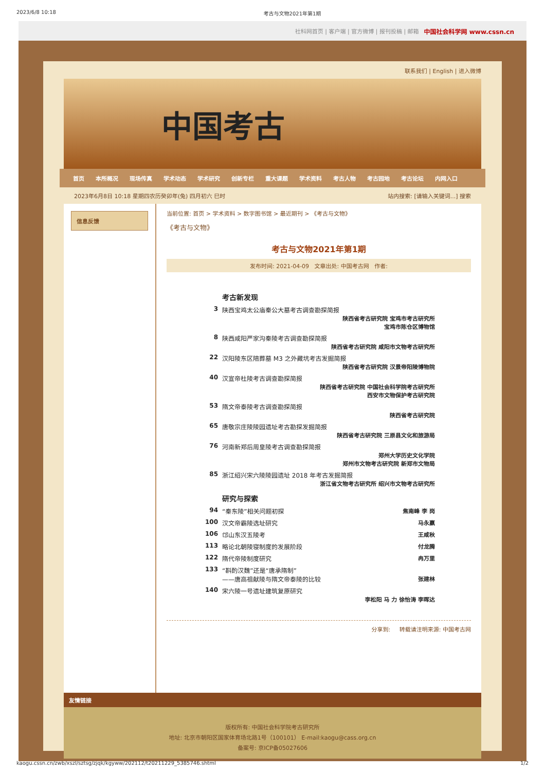2023/6/8 10:18 考古与文物2021年第1期
社科网首页 | 客户端 | 官方微博 | 报刊投稿 | 邮箱 中国社会科学网 www.cssn.cn
联系我们 | English | 进入微博
中国考古
首页 本所概况 现场传真 学术动态 学术研究 创新专栏 重大课题 学术资料 考古人物 考古园地 考古论坛 内网入口
2023年6月8日 10:18 星期四农历癸卯年(兔) 四月初六 巳时 站内搜索: [请输入关键词...] 搜索
信息反馈
当前位置: 首页 > 学术资料 > 数字图书馆 > 最近期刊 > 《考古与文物》
《考古与文物》
考古与文物2021年第1期
发布时间: 2021-04-09 文章出处: 中国考古网 作者:
| | 考古新发现 |
| 3 | 陕西宝鸡太公庙秦公大墓考古调查勘探简报 陕西省考古研究院 宝鸡市考古研究所 宝鸡市陈仓区博物馆 |
| 8 | 陕西咸阳严家沟秦陵考古调查勘探简报 陕西省考古研究院 咸阳市文物考古研究所 |
| 22 | 汉阳陵东区陪葬墓 M3 之外藏坑考古发掘简报 陕西省考古研究院 汉景帝阳陵博物院 |
| 40 | 汉宣帝杜陵考古调查勘探简报 陕西省考古研究院 中国社会科学院考古研究所 西安市文物保护考古研究院 |
| 53 | 隋文帝泰陵考古调查勘探简报 陕西省考古研究院 |
| 65 | 唐敬宗庄陵陵园遗址考古勘探发掘简报 陕西省考古研究院 三原县文化和旅游局 |
| 76 | 河南新郑后周皇陵考古调查勘探简报 郑州大学历史文化学院 郑州市文物考古研究院 新郑市文物局 |
| 85 | 浙江绍兴宋六陵陵园遗址 2018 年考古发掘简报 浙江省文物考古研究所 绍兴市文物考古研究所 |
| | 研究与探索 |
| 94 | “秦东陵”相关问题初探 焦南峰 李 岗 |
| 100 | 汉文帝霸陵选址研究 马永嬴 |
| 106 | 邙山东汉五陵考 王咸秋 |
| 113 | 略论北朝陵寝制度的发展阶段 付龙腾 |
| 122 | 隋代帝陵制度研究 冉万里 |
| 133 | “斟酌汉魏”还是“唐承隋制” ——唐高祖献陵与隋文帝泰陵的比较 张建林 |
| 140 | 宋六陵一号遗址建筑复原研究 李松阳 马 力 徐怡涛 李晖达 |
分享到: 转载请注明来源: 中国考古网
友情链接
版权所有: 中国社会科学院考古研究所
地址: 北京市朝阳区国家体育场北路1号（100101） E-mail:kaogu@cass.org.cn
备案号: 京ICP备05027606
kaogu.cssn.cn/zwb/xszl/sztsg/zjqk/kgyww/202112/t20211229_5385746.shtml 1/2